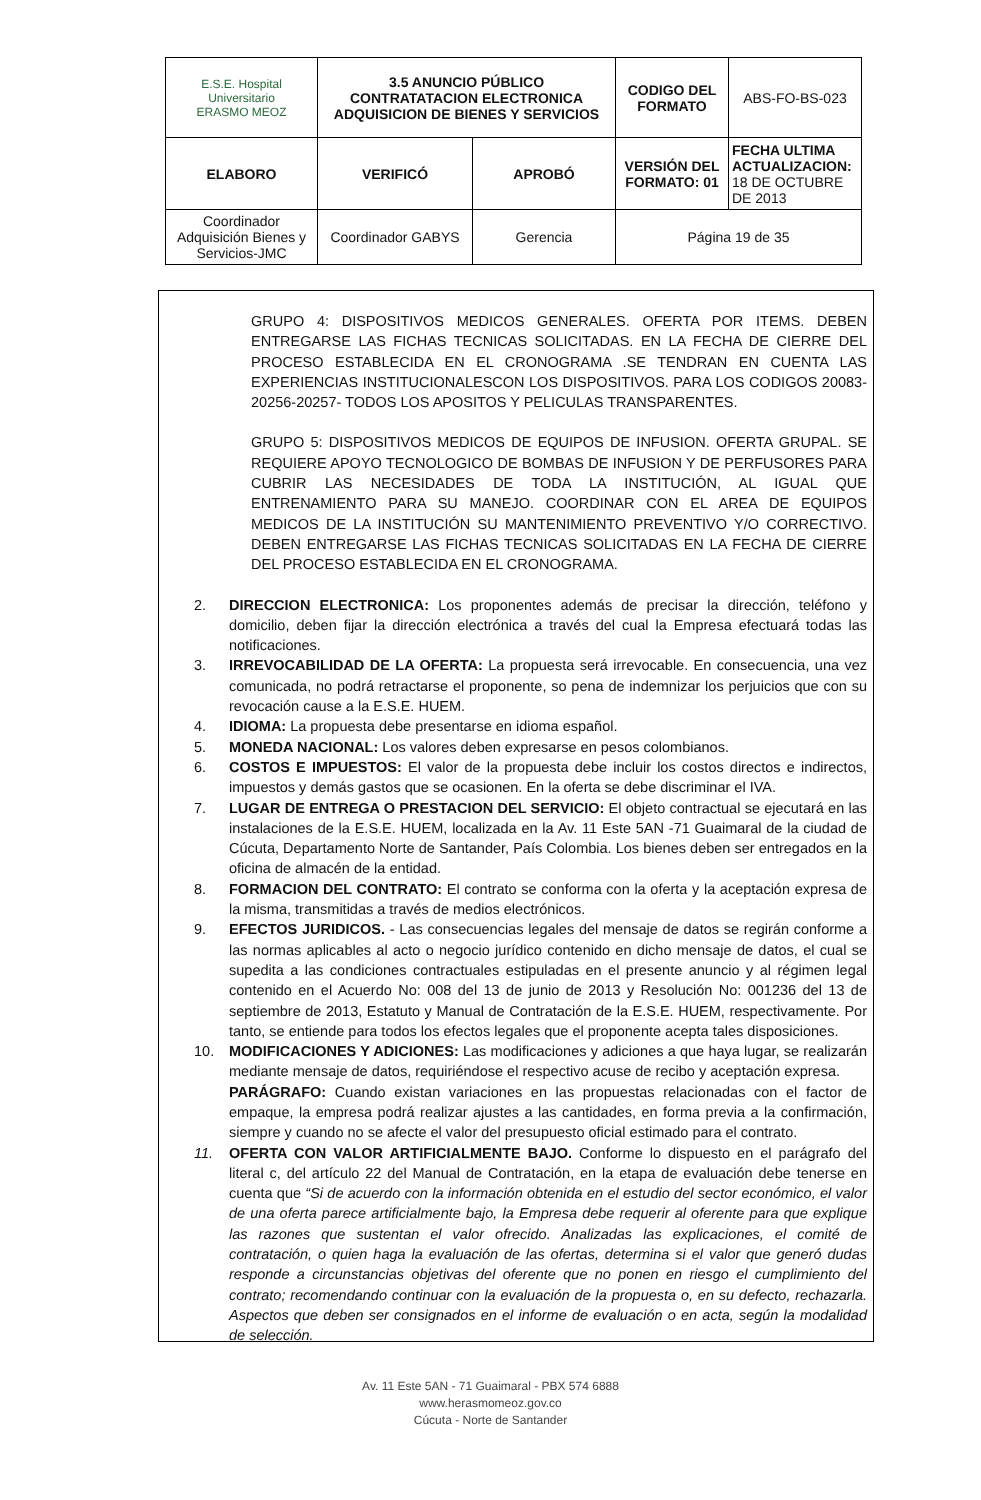| E.S.E. Hospital Universitario ERASMO MEOZ | 3.5 ANUNCIO PÚBLICO CONTRATATACION ELECTRONICA ADQUISICION DE BIENES Y SERVICIOS | | CODIGO DEL FORMATO | ABS-FO-BS-023 |
| ELABORO | VERIFICÓ | APROBÓ | VERSIÓN DEL FORMATO: 01 | FECHA ULTIMA ACTUALIZACION: 18 DE OCTUBRE DE 2013 |
| Coordinador Adquisición Bienes y Servicios-JMC | Coordinador GABYS | Gerencia | Página 19 de 35 | |
GRUPO 4: DISPOSITIVOS MEDICOS GENERALES. OFERTA POR ITEMS. DEBEN ENTREGARSE LAS FICHAS TECNICAS SOLICITADAS. EN LA FECHA DE CIERRE DEL PROCESO ESTABLECIDA EN EL CRONOGRAMA .SE TENDRAN EN CUENTA LAS EXPERIENCIAS INSTITUCIONALESCON LOS DISPOSITIVOS. PARA LOS CODIGOS 20083-20256-20257- TODOS LOS APOSITOS Y PELICULAS TRANSPARENTES.
GRUPO 5: DISPOSITIVOS MEDICOS DE EQUIPOS DE INFUSION. OFERTA GRUPAL. SE REQUIERE APOYO TECNOLOGICO DE BOMBAS DE INFUSION Y DE PERFUSORES PARA CUBRIR LAS NECESIDADES DE TODA LA INSTITUCIÓN, AL IGUAL QUE ENTRENAMIENTO PARA SU MANEJO. COORDINAR CON EL AREA DE EQUIPOS MEDICOS DE LA INSTITUCIÓN SU MANTENIMIENTO PREVENTIVO Y/O CORRECTIVO. DEBEN ENTREGARSE LAS FICHAS TECNICAS SOLICITADAS EN LA FECHA DE CIERRE DEL PROCESO ESTABLECIDA EN EL CRONOGRAMA.
2. DIRECCION ELECTRONICA: Los proponentes además de precisar la dirección, teléfono y domicilio, deben fijar la dirección electrónica a través del cual la Empresa efectuará todas las notificaciones.
3. IRREVOCABILIDAD DE LA OFERTA: La propuesta será irrevocable. En consecuencia, una vez comunicada, no podrá retractarse el proponente, so pena de indemnizar los perjuicios que con su revocación cause a la E.S.E. HUEM.
4. IDIOMA: La propuesta debe presentarse en idioma español.
5. MONEDA NACIONAL: Los valores deben expresarse en pesos colombianos.
6. COSTOS E IMPUESTOS: El valor de la propuesta debe incluir los costos directos e indirectos, impuestos y demás gastos que se ocasionen. En la oferta se debe discriminar el IVA.
7. LUGAR DE ENTREGA O PRESTACION DEL SERVICIO: El objeto contractual se ejecutará en las instalaciones de la E.S.E. HUEM, localizada en la Av. 11 Este 5AN -71 Guaimaral de la ciudad de Cúcuta, Departamento Norte de Santander, País Colombia. Los bienes deben ser entregados en la oficina de almacén de la entidad.
8. FORMACION DEL CONTRATO: El contrato se conforma con la oferta y la aceptación expresa de la misma, transmitidas a través de medios electrónicos.
9. EFECTOS JURIDICOS. - Las consecuencias legales del mensaje de datos se regirán conforme a las normas aplicables al acto o negocio jurídico contenido en dicho mensaje de datos, el cual se supedita a las condiciones contractuales estipuladas en el presente anuncio y al régimen legal contenido en el Acuerdo No: 008 del 13 de junio de 2013 y Resolución No: 001236 del 13 de septiembre de 2013, Estatuto y Manual de Contratación de la E.S.E. HUEM, respectivamente. Por tanto, se entiende para todos los efectos legales que el proponente acepta tales disposiciones.
10. MODIFICACIONES Y ADICIONES: Las modificaciones y adiciones a que haya lugar, se realizarán mediante mensaje de datos, requiriéndose el respectivo acuse de recibo y aceptación expresa.
PARÁGRAFO: Cuando existan variaciones en las propuestas relacionadas con el factor de empaque, la empresa podrá realizar ajustes a las cantidades, en forma previa a la confirmación, siempre y cuando no se afecte el valor del presupuesto oficial estimado para el contrato.
11. OFERTA CON VALOR ARTIFICIALMENTE BAJO. Conforme lo dispuesto en el parágrafo del literal c, del artículo 22 del Manual de Contratación, en la etapa de evaluación debe tenerse en cuenta que “Si de acuerdo con la información obtenida en el estudio del sector económico, el valor de una oferta parece artificialmente bajo, la Empresa debe requerir al oferente para que explique las razones que sustentan el valor ofrecido. Analizadas las explicaciones, el comité de contratación, o quien haga la evaluación de las ofertas, determina si el valor que generó dudas responde a circunstancias objetivas del oferente que no ponen en riesgo el cumplimiento del contrato; recomendando continuar con la evaluación de la propuesta o, en su defecto, rechazarla. Aspectos que deben ser consignados en el informe de evaluación o en acta, según la modalidad de selección.
Av. 11 Este 5AN - 71 Guaimaral - PBX 574 6888
www.herasmomeoz.gov.co
Cúcuta - Norte de Santander